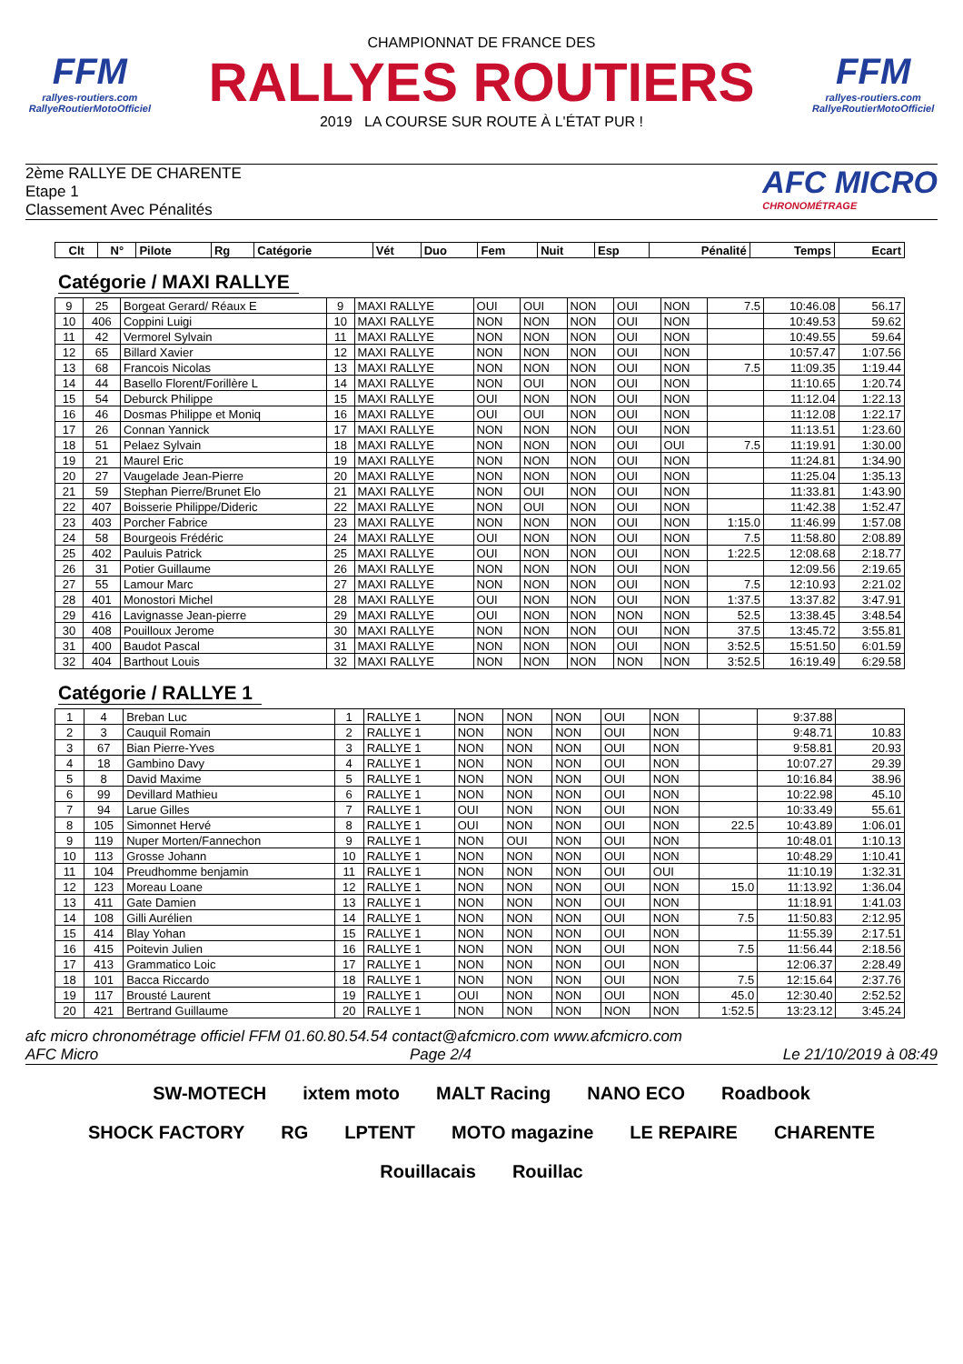FFM
rallyes-routiers.com
RallyeRoutierMotoOfficiel
CHAMPIONNAT DE FRANCE DES
RALLYES ROUTIERS
2019 LA COURSE SUR ROUTE À L'ÉTAT PUR !
FFM
rallyes-routiers.com
RallyeRoutierMotoOfficiel
2ème RALLYE DE CHARENTE
Etape 1
Classement Avec Pénalités
AFC MICRO
CHRONOMÉTRAGE
| Clt | N° | Pilote | Rg | Catégorie | Vét | Duo | Fem | Nuit | Esp | Pénalité | Temps | Ecart |
| --- | --- | --- | --- | --- | --- | --- | --- | --- | --- | --- | --- | --- |
Catégorie / MAXI RALLYE
| 9 | 25 | Borgeat Gerard/ Réaux E | 9 | MAXI RALLYE | OUI | OUI | NON | OUI | NON | 7.5 | 10:46.08 | 56.17 |
| 10 | 406 | Coppini Luigi | 10 | MAXI RALLYE | NON | NON | NON | OUI | NON | | 10:49.53 | 59.62 |
| 11 | 42 | Vermorel Sylvain | 11 | MAXI RALLYE | NON | NON | NON | OUI | NON | | 10:49.55 | 59.64 |
| 12 | 65 | Billard Xavier | 12 | MAXI RALLYE | NON | NON | NON | OUI | NON | | 10:57.47 | 1:07.56 |
| 13 | 68 | Francois Nicolas | 13 | MAXI RALLYE | NON | NON | NON | OUI | NON | 7.5 | 11:09.35 | 1:19.44 |
| 14 | 44 | Basello Florent/Forillère L | 14 | MAXI RALLYE | NON | OUI | NON | OUI | NON | | 11:10.65 | 1:20.74 |
| 15 | 54 | Deburck Philippe | 15 | MAXI RALLYE | OUI | NON | NON | OUI | NON | | 11:12.04 | 1:22.13 |
| 16 | 46 | Dosmas Philippe et Moniq | 16 | MAXI RALLYE | OUI | OUI | NON | OUI | NON | | 11:12.08 | 1:22.17 |
| 17 | 26 | Connan Yannick | 17 | MAXI RALLYE | NON | NON | NON | OUI | NON | | 11:13.51 | 1:23.60 |
| 18 | 51 | Pelaez Sylvain | 18 | MAXI RALLYE | NON | NON | NON | OUI | OUI | 7.5 | 11:19.91 | 1:30.00 |
| 19 | 21 | Maurel Eric | 19 | MAXI RALLYE | NON | NON | NON | OUI | NON | | 11:24.81 | 1:34.90 |
| 20 | 27 | Vaugelade Jean-Pierre | 20 | MAXI RALLYE | NON | NON | NON | OUI | NON | | 11:25.04 | 1:35.13 |
| 21 | 59 | Stephan Pierre/Brunet Elo | 21 | MAXI RALLYE | NON | OUI | NON | OUI | NON | | 11:33.81 | 1:43.90 |
| 22 | 407 | Boisserie Philippe/Dideric | 22 | MAXI RALLYE | NON | OUI | NON | OUI | NON | | 11:42.38 | 1:52.47 |
| 23 | 403 | Porcher Fabrice | 23 | MAXI RALLYE | NON | NON | NON | OUI | NON | 1:15.0 | 11:46.99 | 1:57.08 |
| 24 | 58 | Bourgeois Frédéric | 24 | MAXI RALLYE | OUI | NON | NON | OUI | NON | 7.5 | 11:58.80 | 2:08.89 |
| 25 | 402 | Pauluis Patrick | 25 | MAXI RALLYE | OUI | NON | NON | OUI | NON | 1:22.5 | 12:08.68 | 2:18.77 |
| 26 | 31 | Potier Guillaume | 26 | MAXI RALLYE | NON | NON | NON | OUI | NON | | 12:09.56 | 2:19.65 |
| 27 | 55 | Lamour Marc | 27 | MAXI RALLYE | NON | NON | NON | OUI | NON | 7.5 | 12:10.93 | 2:21.02 |
| 28 | 401 | Monostori Michel | 28 | MAXI RALLYE | OUI | NON | NON | OUI | NON | 1:37.5 | 13:37.82 | 3:47.91 |
| 29 | 416 | Lavignasse Jean-pierre | 29 | MAXI RALLYE | OUI | NON | NON | NON | NON | 52.5 | 13:38.45 | 3:48.54 |
| 30 | 408 | Pouilloux Jerome | 30 | MAXI RALLYE | NON | NON | NON | OUI | NON | 37.5 | 13:45.72 | 3:55.81 |
| 31 | 400 | Baudot Pascal | 31 | MAXI RALLYE | NON | NON | NON | OUI | NON | 3:52.5 | 15:51.50 | 6:01.59 |
| 32 | 404 | Barthout Louis | 32 | MAXI RALLYE | NON | NON | NON | NON | NON | 3:52.5 | 16:19.49 | 6:29.58 |
Catégorie / RALLYE 1
| 1 | 4 | Breban Luc | 1 | RALLYE 1 | NON | NON | NON | OUI | NON | | 9:37.88 | |
| 2 | 3 | Cauquil Romain | 2 | RALLYE 1 | NON | NON | NON | OUI | NON | | 9:48.71 | 10.83 |
| 3 | 67 | Bian Pierre-Yves | 3 | RALLYE 1 | NON | NON | NON | OUI | NON | | 9:58.81 | 20.93 |
| 4 | 18 | Gambino Davy | 4 | RALLYE 1 | NON | NON | NON | OUI | NON | | 10:07.27 | 29.39 |
| 5 | 8 | David Maxime | 5 | RALLYE 1 | NON | NON | NON | OUI | NON | | 10:16.84 | 38.96 |
| 6 | 99 | Devillard Mathieu | 6 | RALLYE 1 | NON | NON | NON | OUI | NON | | 10:22.98 | 45.10 |
| 7 | 94 | Larue Gilles | 7 | RALLYE 1 | OUI | NON | NON | OUI | NON | | 10:33.49 | 55.61 |
| 8 | 105 | Simonnet Hervé | 8 | RALLYE 1 | OUI | NON | NON | OUI | NON | 22.5 | 10:43.89 | 1:06.01 |
| 9 | 119 | Nuper Morten/Fannechon | 9 | RALLYE 1 | NON | OUI | NON | OUI | NON | | 10:48.01 | 1:10.13 |
| 10 | 113 | Grosse Johann | 10 | RALLYE 1 | NON | NON | NON | OUI | NON | | 10:48.29 | 1:10.41 |
| 11 | 104 | Preudhomme benjamin | 11 | RALLYE 1 | NON | NON | NON | OUI | OUI | | 11:10.19 | 1:32.31 |
| 12 | 123 | Moreau Loane | 12 | RALLYE 1 | NON | NON | NON | OUI | NON | 15.0 | 11:13.92 | 1:36.04 |
| 13 | 411 | Gate Damien | 13 | RALLYE 1 | NON | NON | NON | OUI | NON | | 11:18.91 | 1:41.03 |
| 14 | 108 | Gilli Aurélien | 14 | RALLYE 1 | NON | NON | NON | OUI | NON | 7.5 | 11:50.83 | 2:12.95 |
| 15 | 414 | Blay Yohan | 15 | RALLYE 1 | NON | NON | NON | OUI | NON | | 11:55.39 | 2:17.51 |
| 16 | 415 | Poitevin Julien | 16 | RALLYE 1 | NON | NON | NON | OUI | NON | 7.5 | 11:56.44 | 2:18.56 |
| 17 | 413 | Grammatico Loic | 17 | RALLYE 1 | NON | NON | NON | OUI | NON | | 12:06.37 | 2:28.49 |
| 18 | 101 | Bacca Riccardo | 18 | RALLYE 1 | NON | NON | NON | OUI | NON | 7.5 | 12:15.64 | 2:37.76 |
| 19 | 117 | Brousté Laurent | 19 | RALLYE 1 | OUI | NON | NON | OUI | NON | 45.0 | 12:30.40 | 2:52.52 |
| 20 | 421 | Bertrand Guillaume | 20 | RALLYE 1 | NON | NON | NON | NON | NON | 1:52.5 | 13:23.12 | 3:45.24 |
afc micro chronométrage officiel FFM 01.60.80.54.54 contact@afcmicro.com www.afcmicro.com
AFC Micro Page 2/4 Le 21/10/2019 à 08:49
SW-MOTECH ixtem moto MALT Racing NANO ECO Roadbook SHOCK FACTORY RG LPTENT MOTO magazine LE REPAIRE CHARENTE Rouillacais Rouillac